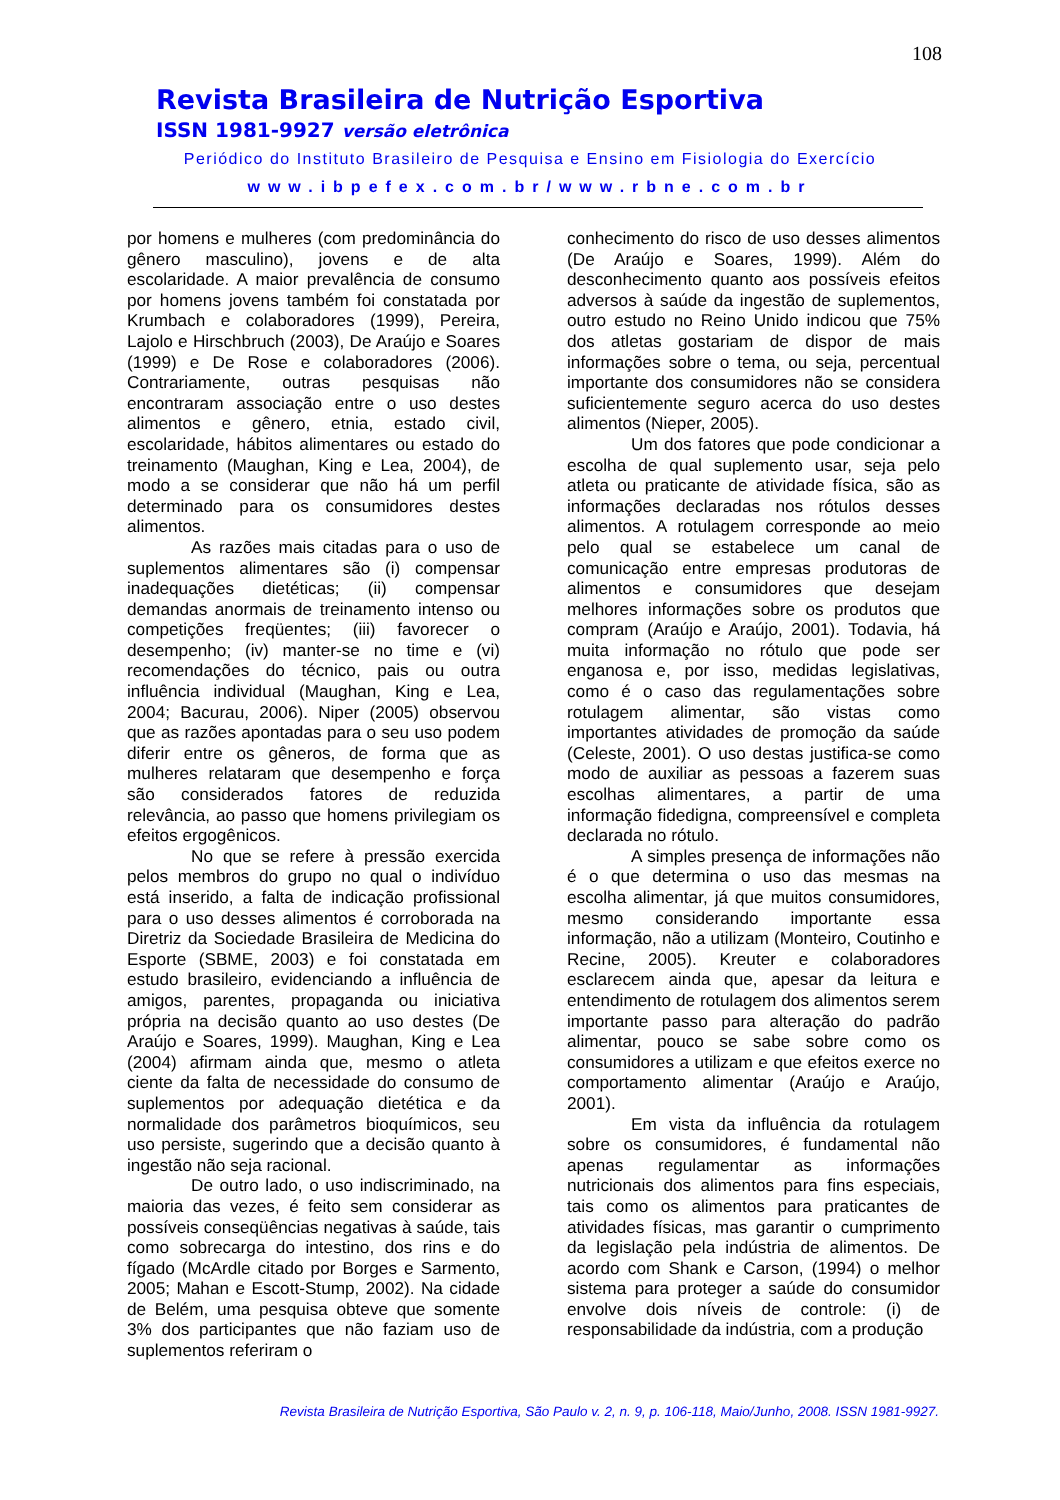108
Revista Brasileira de Nutrição Esportiva
ISSN 1981-9927 versão eletrônica
Periódico do Instituto Brasileiro de Pesquisa e Ensino em Fisiologia do Exercício
www.ibpefex.com.br/www.rbne.com.br
por homens e mulheres (com predominância do gênero masculino), jovens e de alta escolaridade. A maior prevalência de consumo por homens jovens também foi constatada por Krumbach e colaboradores (1999), Pereira, Lajolo e Hirschbruch (2003), De Araújo e Soares (1999) e De Rose e colaboradores (2006). Contrariamente, outras pesquisas não encontraram associação entre o uso destes alimentos e gênero, etnia, estado civil, escolaridade, hábitos alimentares ou estado do treinamento (Maughan, King e Lea, 2004), de modo a se considerar que não há um perfil determinado para os consumidores destes alimentos.
As razões mais citadas para o uso de suplementos alimentares são (i) compensar inadequações dietéticas; (ii) compensar demandas anormais de treinamento intenso ou competições freqüentes; (iii) favorecer o desempenho; (iv) manter-se no time e (vi) recomendações do técnico, pais ou outra influência individual (Maughan, King e Lea, 2004; Bacurau, 2006). Niper (2005) observou que as razões apontadas para o seu uso podem diferir entre os gêneros, de forma que as mulheres relataram que desempenho e força são considerados fatores de reduzida relevância, ao passo que homens privilegiam os efeitos ergogênicos.
No que se refere à pressão exercida pelos membros do grupo no qual o indivíduo está inserido, a falta de indicação profissional para o uso desses alimentos é corroborada na Diretriz da Sociedade Brasileira de Medicina do Esporte (SBME, 2003) e foi constatada em estudo brasileiro, evidenciando a influência de amigos, parentes, propaganda ou iniciativa própria na decisão quanto ao uso destes (De Araújo e Soares, 1999). Maughan, King e Lea (2004) afirmam ainda que, mesmo o atleta ciente da falta de necessidade do consumo de suplementos por adequação dietética e da normalidade dos parâmetros bioquímicos, seu uso persiste, sugerindo que a decisão quanto à ingestão não seja racional.
De outro lado, o uso indiscriminado, na maioria das vezes, é feito sem considerar as possíveis conseqüências negativas à saúde, tais como sobrecarga do intestino, dos rins e do fígado (McArdle citado por Borges e Sarmento, 2005; Mahan e Escott-Stump, 2002). Na cidade de Belém, uma pesquisa obteve que somente 3% dos participantes que não faziam uso de suplementos referiram o
conhecimento do risco de uso desses alimentos (De Araújo e Soares, 1999). Além do desconhecimento quanto aos possíveis efeitos adversos à saúde da ingestão de suplementos, outro estudo no Reino Unido indicou que 75% dos atletas gostariam de dispor de mais informações sobre o tema, ou seja, percentual importante dos consumidores não se considera suficientemente seguro acerca do uso destes alimentos (Nieper, 2005).
Um dos fatores que pode condicionar a escolha de qual suplemento usar, seja pelo atleta ou praticante de atividade física, são as informações declaradas nos rótulos desses alimentos. A rotulagem corresponde ao meio pelo qual se estabelece um canal de comunicação entre empresas produtoras de alimentos e consumidores que desejam melhores informações sobre os produtos que compram (Araújo e Araújo, 2001). Todavia, há muita informação no rótulo que pode ser enganosa e, por isso, medidas legislativas, como é o caso das regulamentações sobre rotulagem alimentar, são vistas como importantes atividades de promoção da saúde (Celeste, 2001). O uso destas justifica-se como modo de auxiliar as pessoas a fazerem suas escolhas alimentares, a partir de uma informação fidedigna, compreensível e completa declarada no rótulo.
A simples presença de informações não é o que determina o uso das mesmas na escolha alimentar, já que muitos consumidores, mesmo considerando importante essa informação, não a utilizam (Monteiro, Coutinho e Recine, 2005). Kreuter e colaboradores esclarecem ainda que, apesar da leitura e entendimento de rotulagem dos alimentos serem importante passo para alteração do padrão alimentar, pouco se sabe sobre como os consumidores a utilizam e que efeitos exerce no comportamento alimentar (Araújo e Araújo, 2001).
Em vista da influência da rotulagem sobre os consumidores, é fundamental não apenas regulamentar as informações nutricionais dos alimentos para fins especiais, tais como os alimentos para praticantes de atividades físicas, mas garantir o cumprimento da legislação pela indústria de alimentos. De acordo com Shank e Carson, (1994) o melhor sistema para proteger a saúde do consumidor envolve dois níveis de controle: (i) de responsabilidade da indústria, com a produção
Revista Brasileira de Nutrição Esportiva, São Paulo v. 2, n. 9, p. 106-118, Maio/Junho, 2008. ISSN 1981-9927.